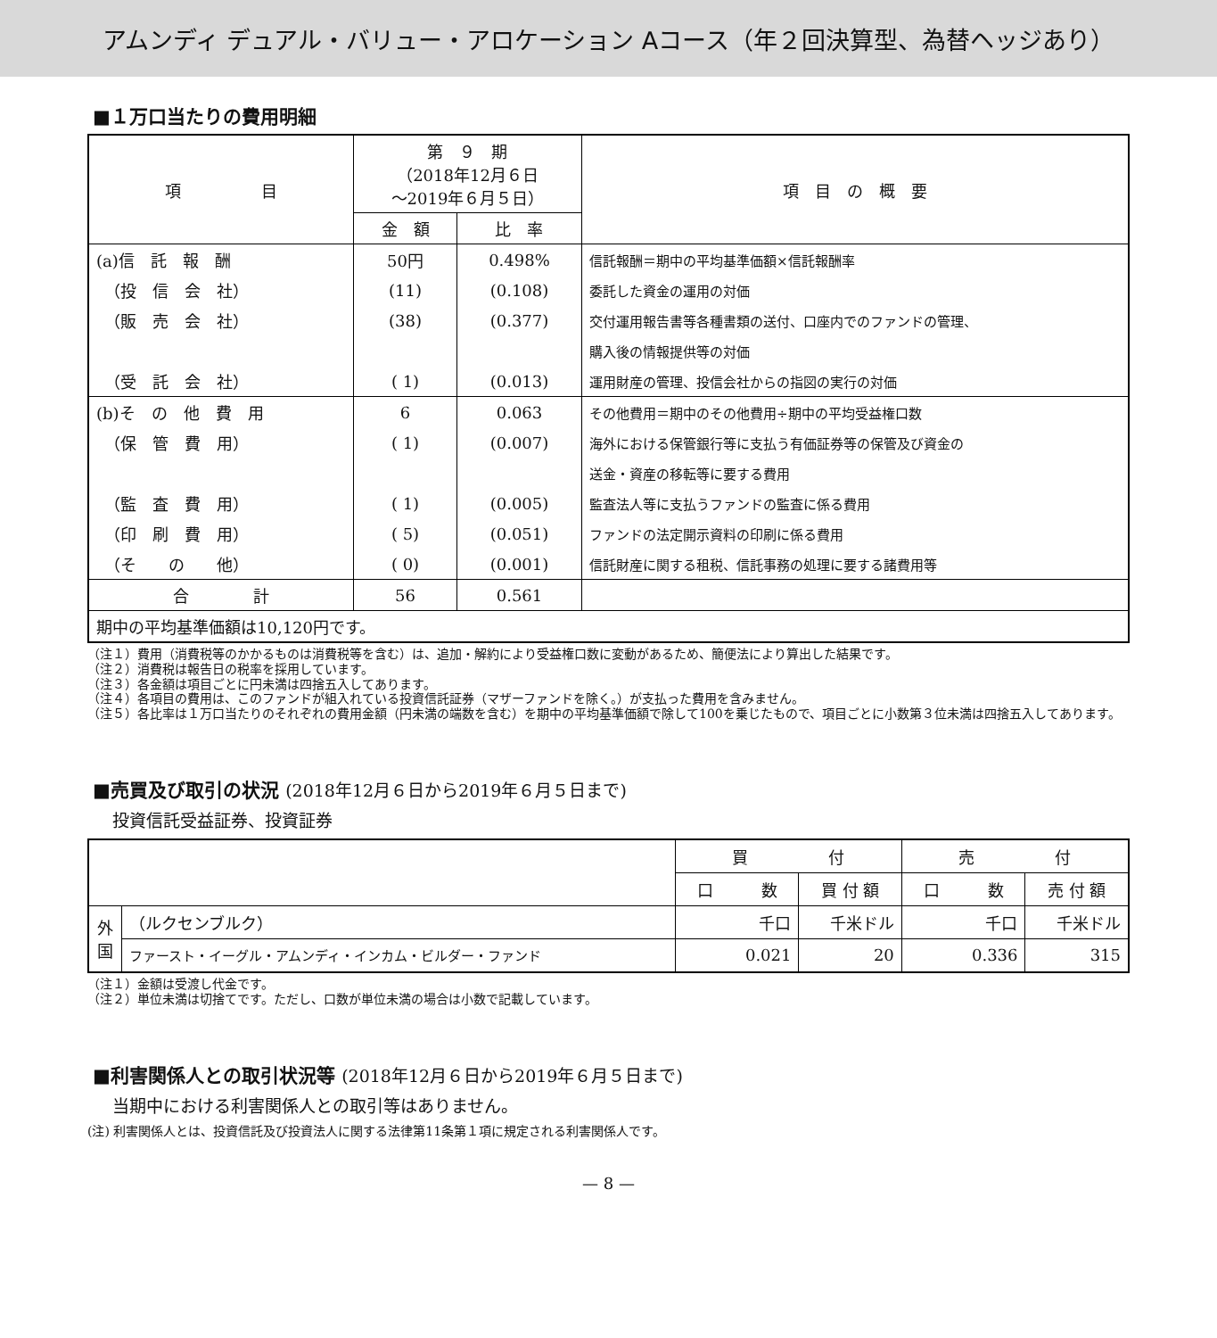アムンディ デュアル・バリュー・アロケーション Aコース（年２回決算型、為替ヘッジあり）
■１万口当たりの費用明細
| 項 目 | 第 ９ 期 （2018年12月６日 ～2019年６月５日） | | 項 目 の 概 要 |
| --- | --- | --- | --- |
| | 金 額 | 比 率 | |
| (a)信 託 報 酬 | 50円 | 0.498% | 信託報酬＝期中の平均基準価額×信託報酬率 |
| （投 信 会 社） | (11) | (0.108) | 委託した資金の運用の対価 |
| （販 売 会 社） | (38) | (0.377) | 交付運用報告書等各種書類の送付、口座内でのファンドの管理、 |
| | | | 購入後の情報提供等の対価 |
| （受 託 会 社） | ( 1) | (0.013) | 運用財産の管理、投信会社からの指図の実行の対価 |
| (b)そ の 他 費 用 | 6 | 0.063 | その他費用＝期中のその他費用÷期中の平均受益権口数 |
| （保 管 費 用） | ( 1) | (0.007) | 海外における保管銀行等に支払う有価証券等の保管及び資金の |
| | | | 送金・資産の移転等に要する費用 |
| （監 査 費 用） | ( 1) | (0.005) | 監査法人等に支払うファンドの監査に係る費用 |
| （印 刷 費 用） | ( 5) | (0.051) | ファンドの法定開示資料の印刷に係る費用 |
| （そ の 他） | ( 0) | (0.001) | 信託財産に関する租税、信託事務の処理に要する諸費用等 |
| 合 計 | 56 | 0.561 | |
| 期中の平均基準価額は10,120円です。 | | | |
（注１）費用（消費税等のかかるものは消費税等を含む）は、追加・解約により受益権口数に変動があるため、簡便法により算出した結果です。
（注２）消費税は報告日の税率を採用しています。
（注３）各金額は項目ごとに円未満は四捨五入してあります。
（注４）各項目の費用は、このファンドが組入れている投資信託証券（マザーファンドを除く。）が支払った費用を含みません。
（注５）各比率は１万口当たりのそれぞれの費用金額（円未満の端数を含む）を期中の平均基準価額で除して100を乗じたもので、項目ごとに小数第３位未満は四捨五入してあります。
■売買及び取引の状況 (2018年12月６日から2019年６月５日まで)
投資信託受益証券、投資証券
| | | 買 付 | | 売 付 | |
| --- | --- | --- | --- | --- | --- |
| | | 口 数 | 買 付 額 | 口 数 | 売 付 額 |
| 外 国 | （ルクセンブルク） | 千口 | 千米ドル | 千口 | 千米ドル |
| | ファースト・イーグル・アムンディ・インカム・ビルダー・ファンド | 0.021 | 20 | 0.336 | 315 |
（注１）金額は受渡し代金です。
（注２）単位未満は切捨てです。ただし、口数が単位未満の場合は小数で記載しています。
■利害関係人との取引状況等 (2018年12月６日から2019年６月５日まで)
当期中における利害関係人との取引等はありません。
(注) 利害関係人とは、投資信託及び投資法人に関する法律第11条第１項に規定される利害関係人です。
— 8 —